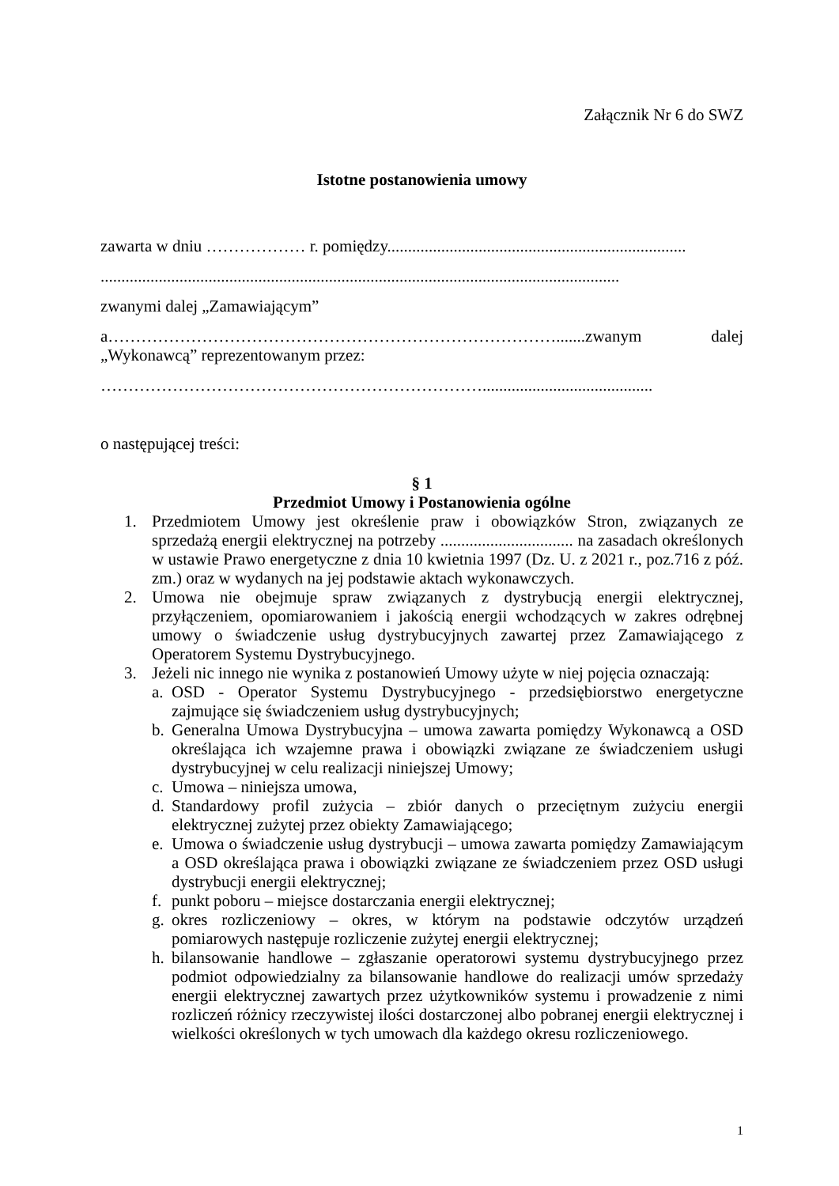Załącznik Nr 6 do SWZ
Istotne postanowienia umowy
zawarta w dniu ……………… r. pomiędzy........................................................................
.............................................................................................................................
zwanymi dalej „Zamawiającym”
a……………………………………………………………………….......zwanym dalej „Wykonawcą” reprezentowanym przez:
…………………………………………………………….........................................
o następującej treści:
§ 1
Przedmiot Umowy i Postanowienia ogólne
1. Przedmiotem Umowy jest określenie praw i obowiązków Stron, związanych ze sprzedażą energii elektrycznej na potrzeby ................................ na zasadach określonych w ustawie Prawo energetyczne z dnia 10 kwietnia 1997 (Dz. U. z 2021 r., poz.716 z póź. zm.) oraz w wydanych na jej podstawie aktach wykonawczych.
2. Umowa nie obejmuje spraw związanych z dystrybucją energii elektrycznej, przyłączeniem, opomiarowaniem i jakością energii wchodzących w zakres odrębnej umowy o świadczenie usług dystrybucyjnych zawartej przez Zamawiającego z Operatorem Systemu Dystrybucyjnego.
3. Jeżeli nic innego nie wynika z postanowień Umowy użyte w niej pojęcia oznaczają:
a.
OSD - Operator Systemu Dystrybucyjnego - przedsiębiorstwo energetyczne zajmujące się świadczeniem usług dystrybucyjnych;
b.
Generalna Umowa Dystrybucyjna – umowa zawarta pomiędzy Wykonawcą a OSD określająca ich wzajemne prawa i obowiązki związane ze świadczeniem usługi dystrybucyjnej w celu realizacji niniejszej Umowy;
c.
Umowa – niniejsza umowa,
d.
Standardowy profil zużycia – zbiór danych o przeciętnym zużyciu energii elektrycznej zużytej przez obiekty Zamawiającego;
e.
Umowa o świadczenie usług dystrybucji – umowa zawarta pomiędzy Zamawiającym a OSD określająca prawa i obowiązki związane ze świadczeniem przez OSD usługi dystrybucji energii elektrycznej;
f.
punkt poboru – miejsce dostarczania energii elektrycznej;
g.
okres rozliczeniowy – okres, w którym na podstawie odczytów urządzeń pomiarowych następuje rozliczenie zużytej energii elektrycznej;
h.
bilansowanie handlowe – zgłaszanie operatorowi systemu dystrybucyjnego przez podmiot odpowiedzialny za bilansowanie handlowe do realizacji umów sprzedaży energii elektrycznej zawartych przez użytkowników systemu i prowadzenie z nimi rozliczeń różnicy rzeczywistej ilości dostarczonej albo pobranej energii elektrycznej i wielkości określonych w tych umowach dla każdego okresu rozliczeniowego.
1